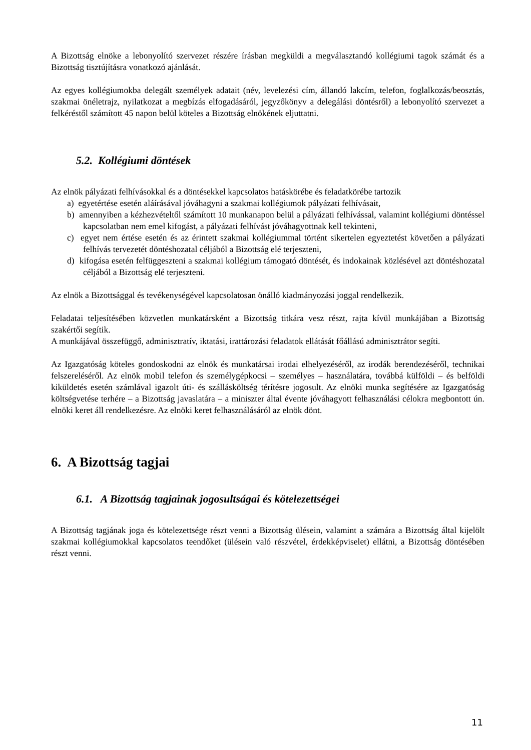A Bizottság elnöke a lebonyolító szervezet részére írásban megküldi a megválasztandó kollégiumi tagok számát és a Bizottság tisztújításra vonatkozó ajánlását.
Az egyes kollégiumokba delegált személyek adatait (név, levelezési cím, állandó lakcím, telefon, foglalkozás/beosztás, szakmai önéletrajz, nyilatkozat a megbízás elfogadásáról, jegyzőkönyv a delegálási döntésről) a lebonyolító szervezet a felkéréstől számított 45 napon belül köteles a Bizottság elnökének eljuttatni.
5.2. Kollégiumi döntések
Az elnök pályázati felhívásokkal és a döntésekkel kapcsolatos hatáskörébe és feladatkörébe tartozik
a) egyetértése esetén aláírásával jóváhagyni a szakmai kollégiumok pályázati felhívásait,
b) amennyiben a kézhezvételtől számított 10 munkanapon belül a pályázati felhívással, valamint kollégiumi döntéssel kapcsolatban nem emel kifogást, a pályázati felhívást jóváhagyottnak kell tekinteni,
c) egyet nem értése esetén és az érintett szakmai kollégiummal történt sikertelen egyeztetést követően a pályázati felhívás tervezetét döntéshozatal céljából a Bizottság elé terjeszteni,
d) kifogása esetén felfüggeszteni a szakmai kollégium támogató döntését, és indokainak közlésével azt döntéshozatal céljából a Bizottság elé terjeszteni.
Az elnök a Bizottsággal és tevékenységével kapcsolatosan önálló kiadmányozási joggal rendelkezik.
Feladatai teljesítésében közvetlen munkatársként a Bizottság titkára vesz részt, rajta kívül munkájában a Bizottság szakértői segítik.
A munkájával összefüggő, adminisztratív, iktatási, irattározási feladatok ellátását főállású adminisztrátor segíti.
Az Igazgatóság köteles gondoskodni az elnök és munkatársai irodai elhelyezéséről, az irodák berendezéséről, technikai felszereléséről. Az elnök mobil telefon és személygépkocsi – személyes – használatára, továbbá külföldi – és belföldi kiküldetés esetén számlával igazolt úti- és szállásköltség térítésre jogosult. Az elnöki munka segítésére az Igazgatóság költségvetése terhére – a Bizottság javaslatára – a miniszter által évente jóváhagyott felhasználási célokra megbontott ún. elnöki keret áll rendelkezésre. Az elnöki keret felhasználásáról az elnök dönt.
6. A Bizottság tagjai
6.1. A Bizottság tagjainak jogosultságai és kötelezettségei
A Bizottság tagjának joga és kötelezettsége részt venni a Bizottság ülésein, valamint a számára a Bizottság által kijelölt szakmai kollégiumokkal kapcsolatos teendőket (ülésein való részvétel, érdekképviselet) ellátni, a Bizottság döntésében részt venni.
11